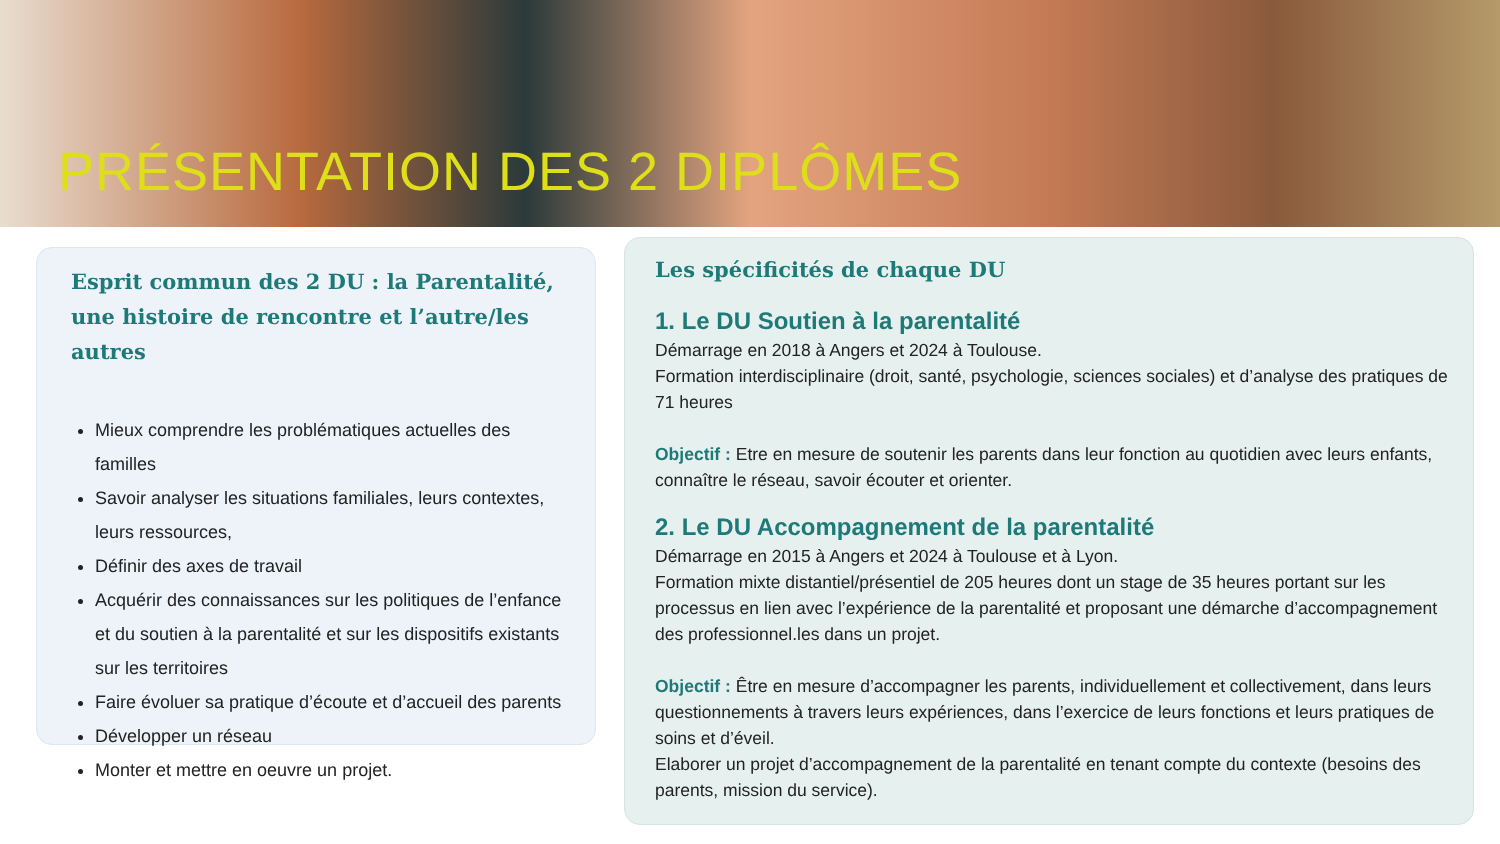PRÉSENTATION DES 2 DIPLÔMES
Esprit commun des 2 DU : la Parentalité, une histoire de rencontre et l’autre/les autres
Mieux comprendre les problématiques actuelles des familles
Savoir analyser les situations familiales, leurs contextes, leurs ressources,
Définir des axes de travail
Acquérir des connaissances sur les politiques de l’enfance et du soutien à la parentalité et sur les dispositifs existants sur les territoires
Faire évoluer sa pratique d’écoute et d’accueil des parents
Développer un réseau
Monter et mettre en oeuvre un projet.
Les spécificités de chaque DU
1. Le DU Soutien à la parentalité
Démarrage en 2018 à Angers et 2024 à Toulouse.
Formation interdisciplinaire (droit, santé, psychologie, sciences sociales) et d’analyse des pratiques de 71 heures
Objectif : Etre en mesure de soutenir les parents dans leur fonction au quotidien avec leurs enfants, connaître le réseau, savoir écouter et orienter.
2. Le DU Accompagnement de la parentalité
Démarrage en 2015 à Angers et 2024 à Toulouse et à Lyon.
Formation mixte distantiel/présentiel de 205 heures dont un stage de 35 heures portant sur les processus en lien avec l’expérience de la parentalité et proposant une démarche d’accompagnement des professionnel.les dans un projet.
Objectif : Être en mesure d’accompagner les parents, individuellement et collectivement, dans leurs questionnements à travers leurs expériences, dans l’exercice de leurs fonctions et leurs pratiques de soins et d’éveil.
Elaborer un projet d’accompagnement de la parentalité en tenant compte du contexte (besoins des parents, mission du service).